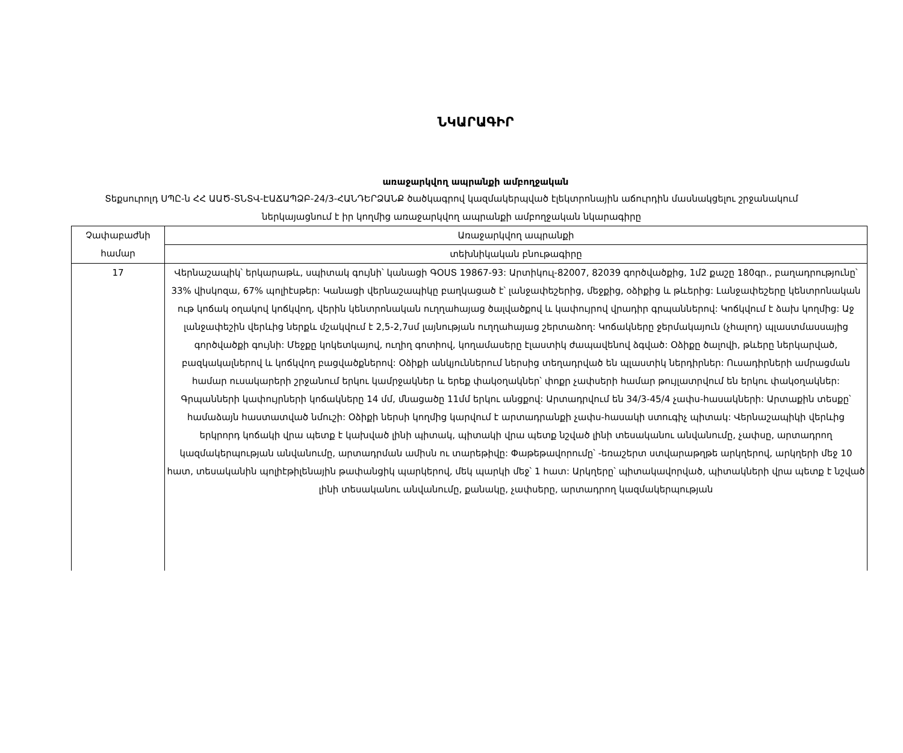ՆԿԱՐԱԳԻՐ
առաջարկվող ապրանքի ամբողջական
Տեքսուրոլդ ՍՊԸ-ն ՀՀ ԱԱԾ-ՏՆՏՎ-ԷԱՃԱՊՁԲ-24/3-ՀԱՆԴԵՐՁԱՆՔ ծածկագրով կազմակերպված էլեկտրոնային աճուրդին մասնակցելու շրջանակում ներկայացնում է իր կողմից առաջարկվող ապրանքի ամբողջական նկարագիրը
| Չափաբաժնի համար | Առաջարկվող ապրանքի |
| --- | --- |
| | տեխնիկական բնութագիրը |
| 17 | Վերնաշապիկ՝ երկարաթև, սպիտակ գույնի՝ կանացի ԳՕՍՏ 19867-93: Արտիկուլ-82007, 82039 գործվածքից, 1մ2 քաշը 180գր., բաղադրությունը՝ 33% վիսկոզա, 67% պոլիէսթեր: Կանացի վերնաշապիկը բաղկացած է՝ լանջափեշերից, մեջքից, օձիքից և թևերից: Լանջափեշերը կենտրոնական ութ կոճակ օղակով կոճկվող, վերին կենտրոնական ուղղահայաց ծալվածքով և կափույրով վրադիր գրպաններով: Կոճկվում է ձախ կողմից: Աջ լանջափեշին վերևից ներքև մշակվում է 2,5-2,7սմ լայնության ուղղահայաց շերտաձող: Կոճակները ջերմակայուն (չհալող) պլաստմասսայից գործվածքի գույնի: Մեջքը կոկետկայով, ուղիղ գոտիով, կողամասերը էլաստիկ ժապավենով ձգված: Օձիքը ծալովի, թևերը ներկարված, բազկակալներով և կոճկվող բացվածքներով: Օձիքի անկյուններում ներսից տեղադրված են պլաստիկ ներդիրներ: Ուսադիրների ամրացման համար ուսակարերի շրջանում երկու կամրջակներ և երեք փակօղակներ՝ փոքր չափսերի համար թույլատրվում են երկու փակօղակներ: Գրպանների կափույրների կոճակները 14 մմ, մնացածը 11մմ երկու անցքով: Արտադրվում են 34/3-45/4 չափս-հասակների: Արտաքին տեսքը՝ համաձայն հաստատված նմուշի: Օձիքի ներսի կողմից կարվում է արտադրանքի չափս-հասակի ստուգիչ պիտակ: Վերնաշապիկի վերևից երկրորդ կոճակի վրա պետք է կախված լինի պիտակ, պիտակի վրա պետք նշված լինի տեսականու անվանումը, չափսը, արտադրող կազմակերպության անվանումը, արտադրման ամիսն ու տարեթիվը: Փաթեթավորումը՝ -եռաշերտ ստվարաթղթե արկղերով, արկղերի մեջ 10 հատ, տեսականին պոլիէթիլենային թափանցիկ պարկերով, մեկ պարկի մեջ՝ 1 հատ: Արկղերը՝ պիտակավորված, պիտակների վրա պետք է նշված լինի տեսականու անվանումը, քանակը, չափսերը, արտադրող կազմակերպության |